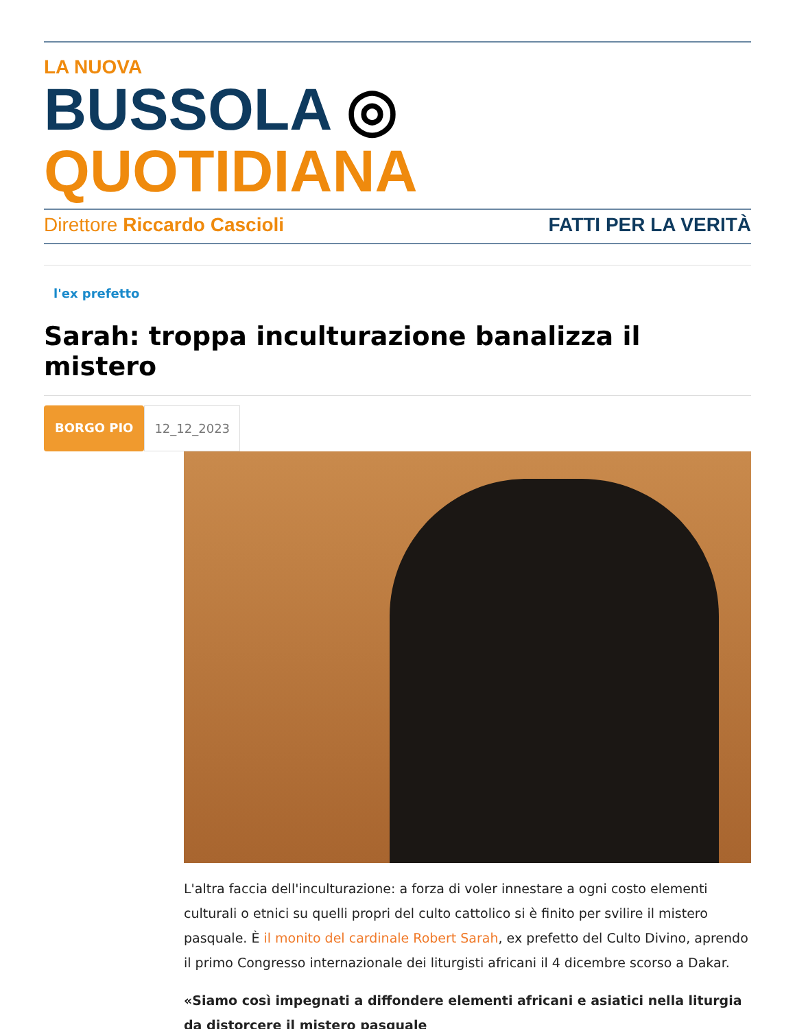LA NUOVA
BUSSOLA ◎ QUOTIDIANA
Direttore Riccardo Cascioli FATTI PER LA VERITÀ
l'ex prefetto
Sarah: troppa inculturazione banalizza il mistero
BORGO PIO 12_12_2023
L'altra faccia dell'inculturazione: a forza di voler innestare a ogni costo elementi culturali o etnici su quelli propri del culto cattolico si è finito per svilire il mistero pasquale. È il monito del cardinale Robert Sarah, ex prefetto del Culto Divino, aprendo il primo Congresso internazionale dei liturgisti africani il 4 dicembre scorso a Dakar.
«Siamo così impegnati a diffondere elementi africani e asiatici nella liturgia da distorcere il mistero pasquale